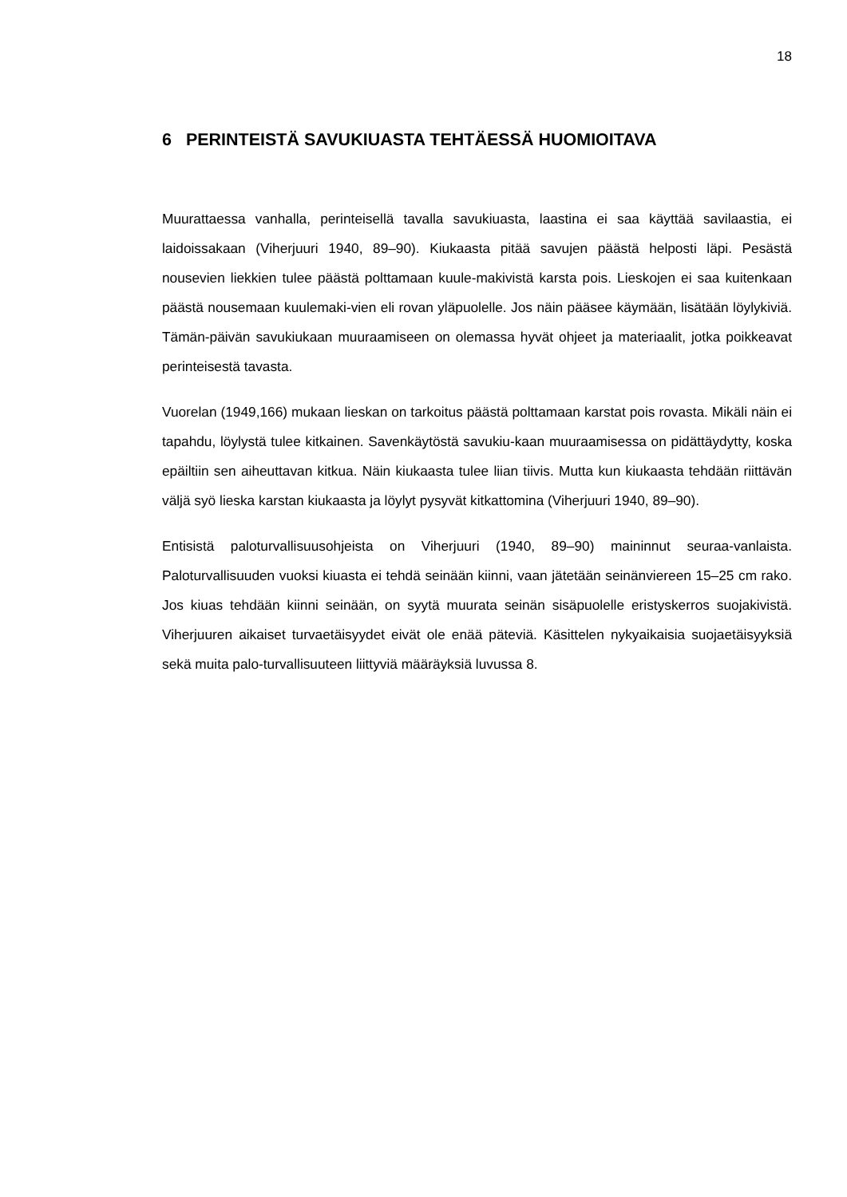18
6 PERINTEISTÄ SAVUKIUASTA TEHTÄESSÄ HUOMIOITAVA
Muurattaessa vanhalla, perinteisellä tavalla savukiuasta, laastina ei saa käyttää savilaastia, ei laidoissakaan (Viherjuuri 1940, 89–90). Kiukaasta pitää savujen päästä helposti läpi. Pesästä nousevien liekkien tulee päästä polttamaan kuule-makivistä karsta pois. Lieskojen ei saa kuitenkaan päästä nousemaan kuulemaki-vien eli rovan yläpuolelle. Jos näin pääsee käymään, lisätään löylykiviä. Tämän-päivän savukiukaan muuraamiseen on olemassa hyvät ohjeet ja materiaalit, jotka poikkeavat perinteisestä tavasta.
Vuorelan (1949,166) mukaan lieskan on tarkoitus päästä polttamaan karstat pois rovasta. Mikäli näin ei tapahdu, löylystä tulee kitkainen. Savenkäytöstä savukiu-kaan muuraamisessa on pidättäydytty, koska epäiltiin sen aiheuttavan kitkua. Näin kiukaasta tulee liian tiivis. Mutta kun kiukaasta tehdään riittävän väljä syö lieska karstan kiukaasta ja löylyt pysyvät kitkattomina (Viherjuuri 1940, 89–90).
Entisistä paloturvallisuusohjeista on Viherjuuri (1940, 89–90) maininnut seuraa-vanlaista. Paloturvallisuuden vuoksi kiuasta ei tehdä seinään kiinni, vaan jätetään seinänviereen 15–25 cm rako. Jos kiuas tehdään kiinni seinään, on syytä muurata seinän sisäpuolelle eristyskerros suojakivistä. Viherjuuren aikaiset turvaetäisyydet eivät ole enää päteviä. Käsittelen nykyaikaisia suojaetäisyyksiä sekä muita palo-turvallisuuteen liittyviä määräyksiä luvussa 8.